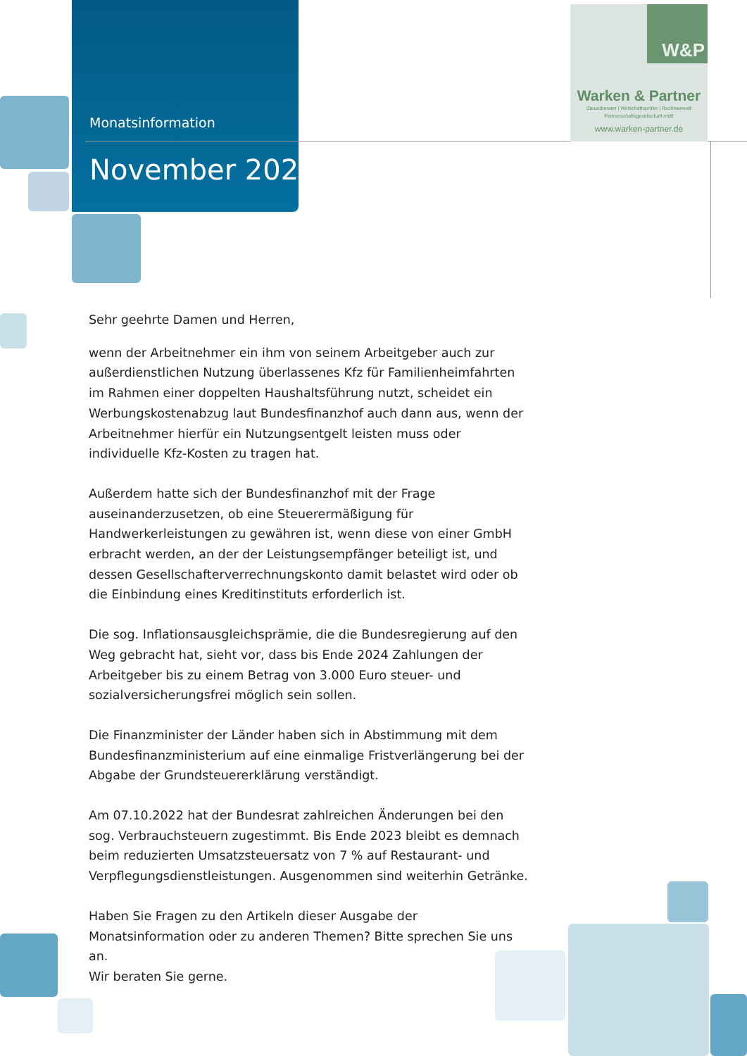Monatsinformation
November 2022
W&P
Warken & Partner
Steuerberater | Wirtschaftsprüfer | Rechtsanwalt
Partnerschaftsgesellschaft mbB
www.warken-partner.de
Sehr geehrte Damen und Herren,
wenn der Arbeitnehmer ein ihm von seinem Arbeitgeber auch zur außer­dienstlichen Nutzung überlassenes Kfz für Familienheimfahrten im Rahmen einer doppelten Haushaltsführung nutzt, scheidet ein Werbungskosten­abzug laut Bundesfinanzhof auch dann aus, wenn der Arbeitnehmer hierfür ein Nutzungsentgelt leisten muss oder individuelle Kfz-Kosten zu tragen hat.
Außerdem hatte sich der Bundesfinanzhof mit der Frage auseinanderzuset­zen, ob eine Steuerermäßigung für Handwerkerleistungen zu gewähren ist, wenn diese von einer GmbH erbracht werden, an der der Leistungsemp­fänger beteiligt ist, und dessen Gesellschafterverrechnungskonto damit belastet wird oder ob die Einbindung eines Kreditinstituts erforderlich ist.
Die sog. Inflationsausgleichsprämie, die die Bundesregierung auf den Weg gebracht hat, sieht vor, dass bis Ende 2024 Zahlungen der Arbeitgeber bis zu einem Betrag von 3.000 Euro steuer- und sozialversicherungsfrei mög­lich sein sollen.
Die Finanzminister der Länder haben sich in Abstimmung mit dem Bundes­finanzministerium auf eine einmalige Fristverlängerung bei der Abgabe der Grundsteuererklärung verständigt.
Am 07.10.2022 hat der Bundesrat zahlreichen Änderungen bei den sog. Verbrauchsteuern zugestimmt. Bis Ende 2023 bleibt es demnach beim reduzierten Umsatzsteuersatz von 7 % auf Restaurant- und Verpflegungs­dienstleistungen. Ausgenommen sind weiterhin Getränke.
Haben Sie Fragen zu den Artikeln dieser Ausgabe der Monatsinformation oder zu anderen Themen? Bitte sprechen Sie uns an.
Wir beraten Sie gerne.